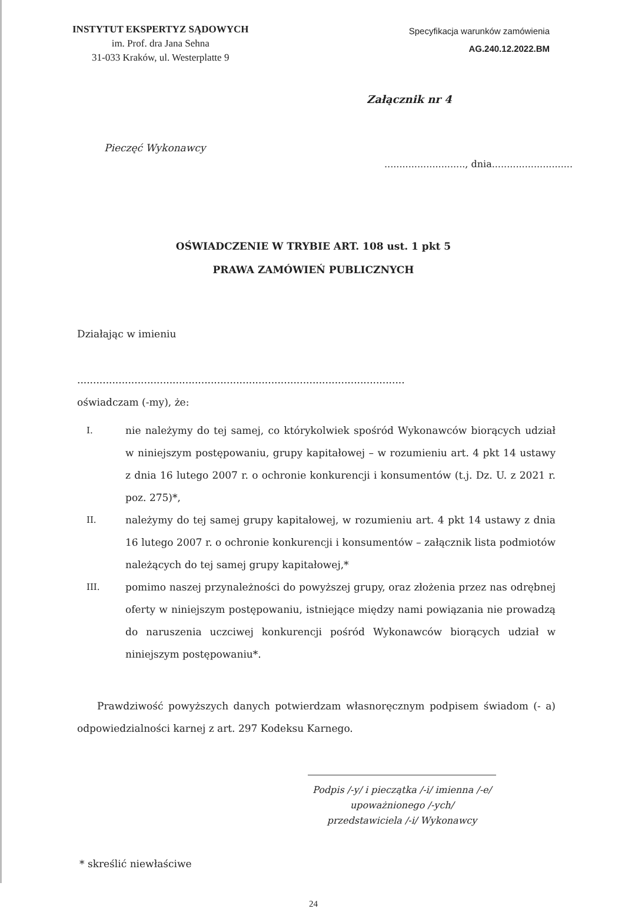INSTYTUT EKSPERTYZ SĄDOWYCH
im. Prof. dra Jana Sehna
31-033 Kraków, ul. Westerplatte 9
Specyfikacja warunków zamówienia
AG.240.12.2022.BM
Załącznik nr 4
Pieczęć Wykonawcy
..........................., dnia...........................
OŚWIADCZENIE W TRYBIE ART. 108 ust. 1 pkt 5
PRAWA ZAMÓWIEŃ PUBLICZNYCH
Działając w imieniu
.......................................................................................................
oświadczam (-my), że:
I. nie należymy do tej samej, co którykolwiek spośród Wykonawców biorących udział w niniejszym postępowaniu, grupy kapitałowej – w rozumieniu art. 4 pkt 14 ustawy z dnia 16 lutego 2007 r. o ochronie konkurencji i konsumentów (t.j. Dz. U. z 2021 r. poz. 275)*,
II. należymy do tej samej grupy kapitałowej, w rozumieniu art. 4 pkt 14 ustawy z dnia 16 lutego 2007 r. o ochronie konkurencji i konsumentów – załącznik lista podmiotów należących do tej samej grupy kapitałowej,*
III. pomimo naszej przynależności do powyższej grupy, oraz złożenia przez nas odrębnej oferty w niniejszym postępowaniu, istniejące między nami powiązania nie prowadzą do naruszenia uczciwej konkurencji pośród Wykonawców biorących udział w niniejszym postępowaniu*.
Prawdziwość powyższych danych potwierdzam własnoręcznym podpisem świadom (- a) odpowiedzialności karnej z art. 297 Kodeksu Karnego.
Podpis /-y/ i pieczątka /-i/ imienna /-e/
upoważnionego /-ych/
przedstawiciela /-i/ Wykonawcy
* skreślić niewłaściwe
24